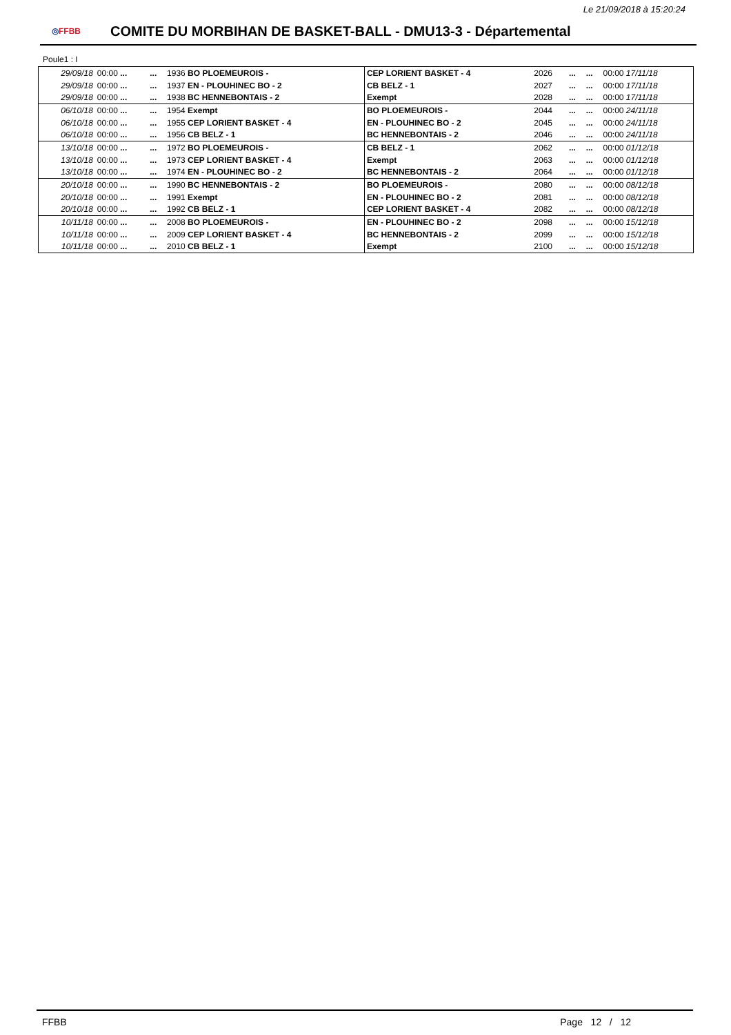Le 21/09/2018 à 15:20:24
◎FFBB
COMITE DU MORBIHAN DE BASKET-BALL - DMU13-3 - Départemental
Poule1 : I
| 29/09/18 | 00:00 ... | ... | 1936 BO PLOEMEUROIS - | CEP LORIENT BASKET - 4 | 2026 | ... | ... | 00:00 17/11/18 |
| 29/09/18 | 00:00 ... | ... | 1937 EN - PLOUHINEC BO - 2 | CB BELZ - 1 | 2027 | ... | ... | 00:00 17/11/18 |
| 29/09/18 | 00:00 ... | ... | 1938 BC HENNEBONTAIS - 2 | Exempt | 2028 | ... | ... | 00:00 17/11/18 |
| 06/10/18 | 00:00 ... | ... | 1954 Exempt | BO PLOEMEUROIS - | 2044 | ... | ... | 00:00 24/11/18 |
| 06/10/18 | 00:00 ... | ... | 1955 CEP LORIENT BASKET - 4 | EN - PLOUHINEC BO - 2 | 2045 | ... | ... | 00:00 24/11/18 |
| 06/10/18 | 00:00 ... | ... | 1956 CB BELZ - 1 | BC HENNEBONTAIS - 2 | 2046 | ... | ... | 00:00 24/11/18 |
| 13/10/18 | 00:00 ... | ... | 1972 BO PLOEMEUROIS - | CB BELZ - 1 | 2062 | ... | ... | 00:00 01/12/18 |
| 13/10/18 | 00:00 ... | ... | 1973 CEP LORIENT BASKET - 4 | Exempt | 2063 | ... | ... | 00:00 01/12/18 |
| 13/10/18 | 00:00 ... | ... | 1974 EN - PLOUHINEC BO - 2 | BC HENNEBONTAIS - 2 | 2064 | ... | ... | 00:00 01/12/18 |
| 20/10/18 | 00:00 ... | ... | 1990 BC HENNEBONTAIS - 2 | BO PLOEMEUROIS - | 2080 | ... | ... | 00:00 08/12/18 |
| 20/10/18 | 00:00 ... | ... | 1991 Exempt | EN - PLOUHINEC BO - 2 | 2081 | ... | ... | 00:00 08/12/18 |
| 20/10/18 | 00:00 ... | ... | 1992 CB BELZ - 1 | CEP LORIENT BASKET - 4 | 2082 | ... | ... | 00:00 08/12/18 |
| 10/11/18 | 00:00 ... | ... | 2008 BO PLOEMEUROIS - | EN - PLOUHINEC BO - 2 | 2098 | ... | ... | 00:00 15/12/18 |
| 10/11/18 | 00:00 ... | ... | 2009 CEP LORIENT BASKET - 4 | BC HENNEBONTAIS - 2 | 2099 | ... | ... | 00:00 15/12/18 |
| 10/11/18 | 00:00 ... | ... | 2010 CB BELZ - 1 | Exempt | 2100 | ... | ... | 00:00 15/12/18 |
FFBB Page 12 / 12